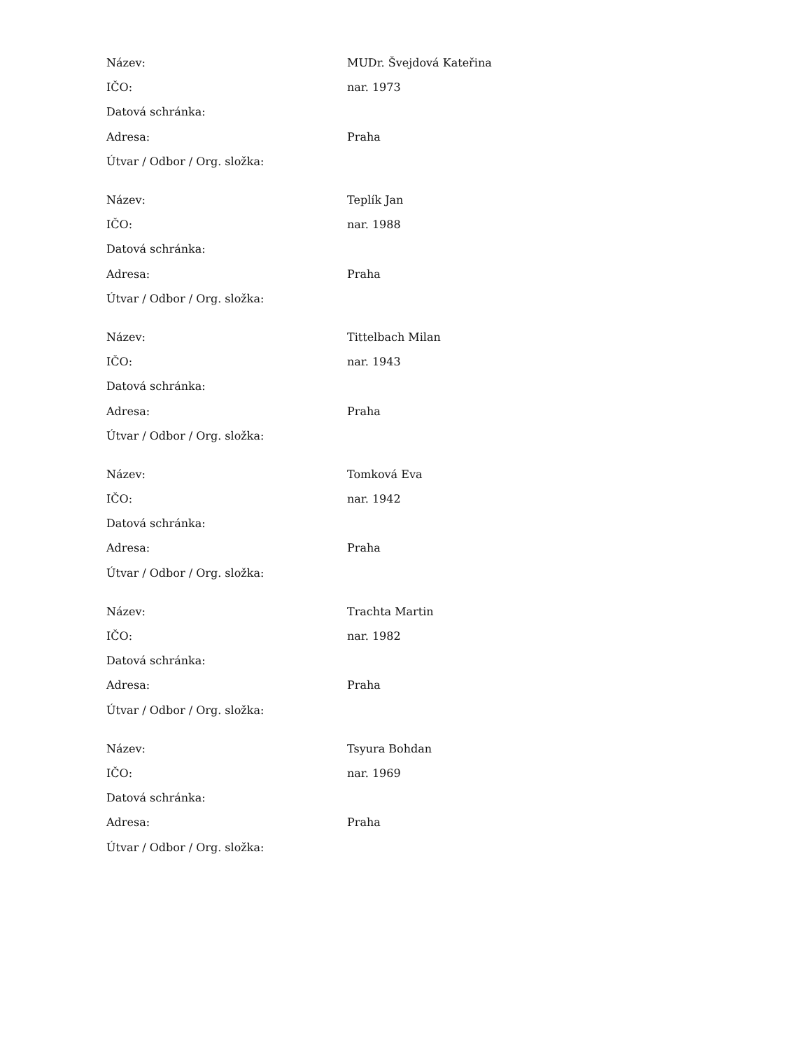| Název: | MUDr. Švejdová Kateřina |
| IČO: | nar. 1973 |
| Datová schránka: | |
| Adresa: | Praha |
| Útvar / Odbor / Org. složka: | |
| Název: | Teplík Jan |
| IČO: | nar. 1988 |
| Datová schránka: | |
| Adresa: | Praha |
| Útvar / Odbor / Org. složka: | |
| Název: | Tittelbach Milan |
| IČO: | nar. 1943 |
| Datová schránka: | |
| Adresa: | Praha |
| Útvar / Odbor / Org. složka: | |
| Název: | Tomková Eva |
| IČO: | nar. 1942 |
| Datová schránka: | |
| Adresa: | Praha |
| Útvar / Odbor / Org. složka: | |
| Název: | Trachta Martin |
| IČO: | nar. 1982 |
| Datová schránka: | |
| Adresa: | Praha |
| Útvar / Odbor / Org. složka: | |
| Název: | Tsyura Bohdan |
| IČO: | nar. 1969 |
| Datová schránka: | |
| Adresa: | Praha |
| Útvar / Odbor / Org. složka: | |